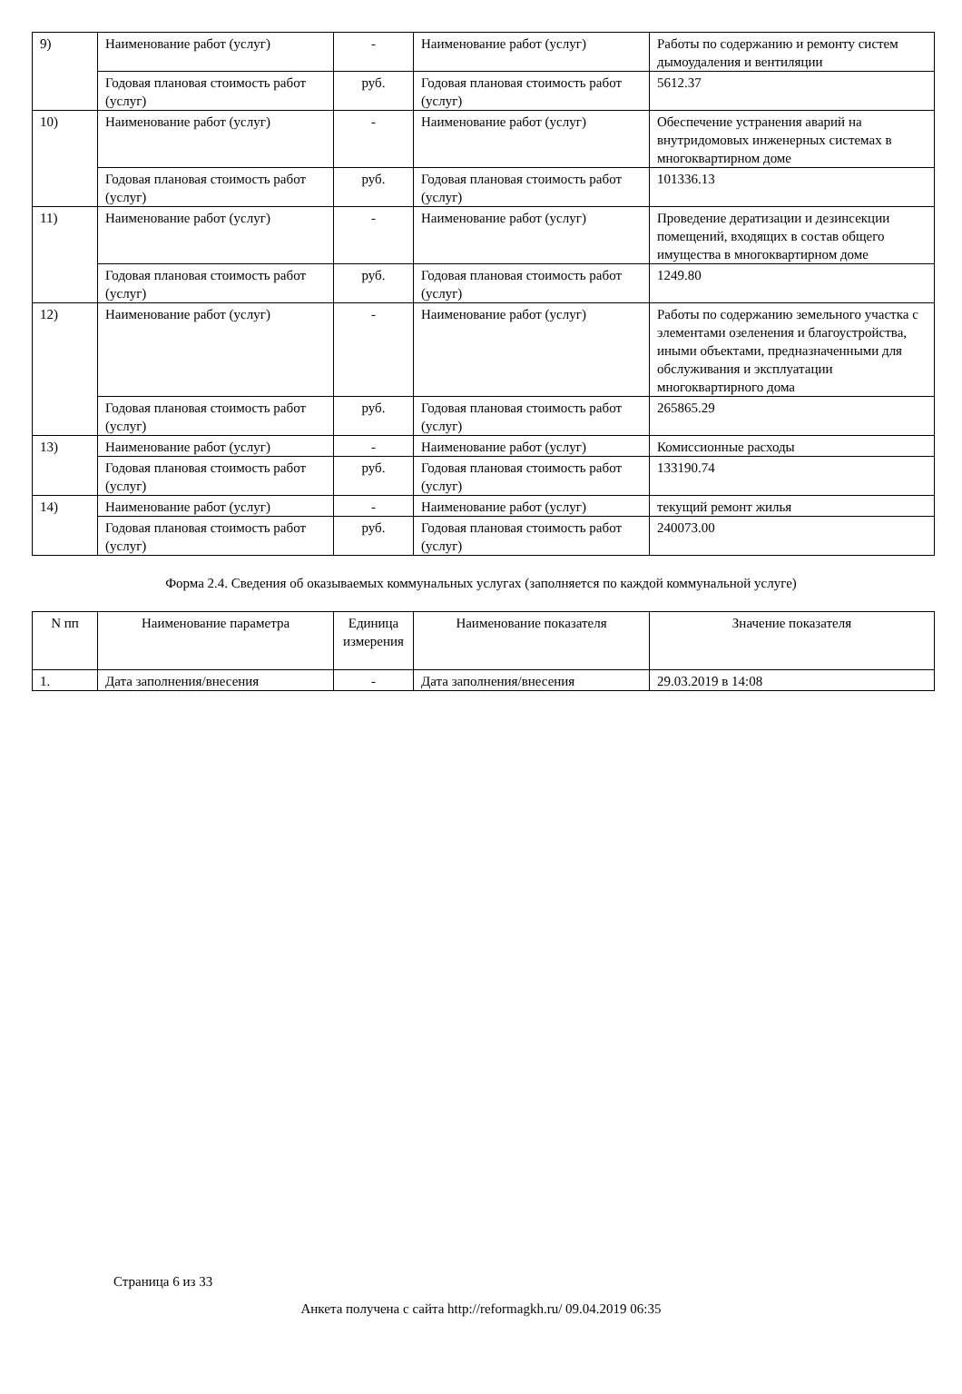| 9) | Наименование работ (услуг) | - | Наименование работ (услуг) | Работы по содержанию и ремонту систем дымоудаления и вентиляции |
| | Годовая плановая стоимость работ (услуг) | руб. | Годовая плановая стоимость работ (услуг) | 5612.37 |
| 10) | Наименование работ (услуг) | - | Наименование работ (услуг) | Обеспечение устранения аварий на внутридомовых инженерных системах в многоквартирном доме |
| | Годовая плановая стоимость работ (услуг) | руб. | Годовая плановая стоимость работ (услуг) | 101336.13 |
| 11) | Наименование работ (услуг) | - | Наименование работ (услуг) | Проведение дератизации и дезинсекции помещений, входящих в состав общего имущества в многоквартирном доме |
| | Годовая плановая стоимость работ (услуг) | руб. | Годовая плановая стоимость работ (услуг) | 1249.80 |
| 12) | Наименование работ (услуг) | - | Наименование работ (услуг) | Работы по содержанию земельного участка с элементами озеленения и благоустройства, иными объектами, предназначенными для обслуживания и эксплуатации многоквартирного дома |
| | Годовая плановая стоимость работ (услуг) | руб. | Годовая плановая стоимость работ (услуг) | 265865.29 |
| 13) | Наименование работ (услуг) | - | Наименование работ (услуг) | Комиссионные расходы |
| | Годовая плановая стоимость работ (услуг) | руб. | Годовая плановая стоимость работ (услуг) | 133190.74 |
| 14) | Наименование работ (услуг) | - | Наименование работ (услуг) | текущий ремонт жилья |
| | Годовая плановая стоимость работ (услуг) | руб. | Годовая плановая стоимость работ (услуг) | 240073.00 |
Форма 2.4. Сведения об оказываемых коммунальных услугах (заполняется по каждой коммунальной услуге)
| N пп | Наименование параметра | Единица измерения | Наименование показателя | Значение показателя |
| --- | --- | --- | --- | --- |
| 1. | Дата заполнения/внесения | - | Дата заполнения/внесения | 29.03.2019 в 14:08 |
Страница 6 из 33
Анкета получена с сайта http://reformagkh.ru/ 09.04.2019 06:35